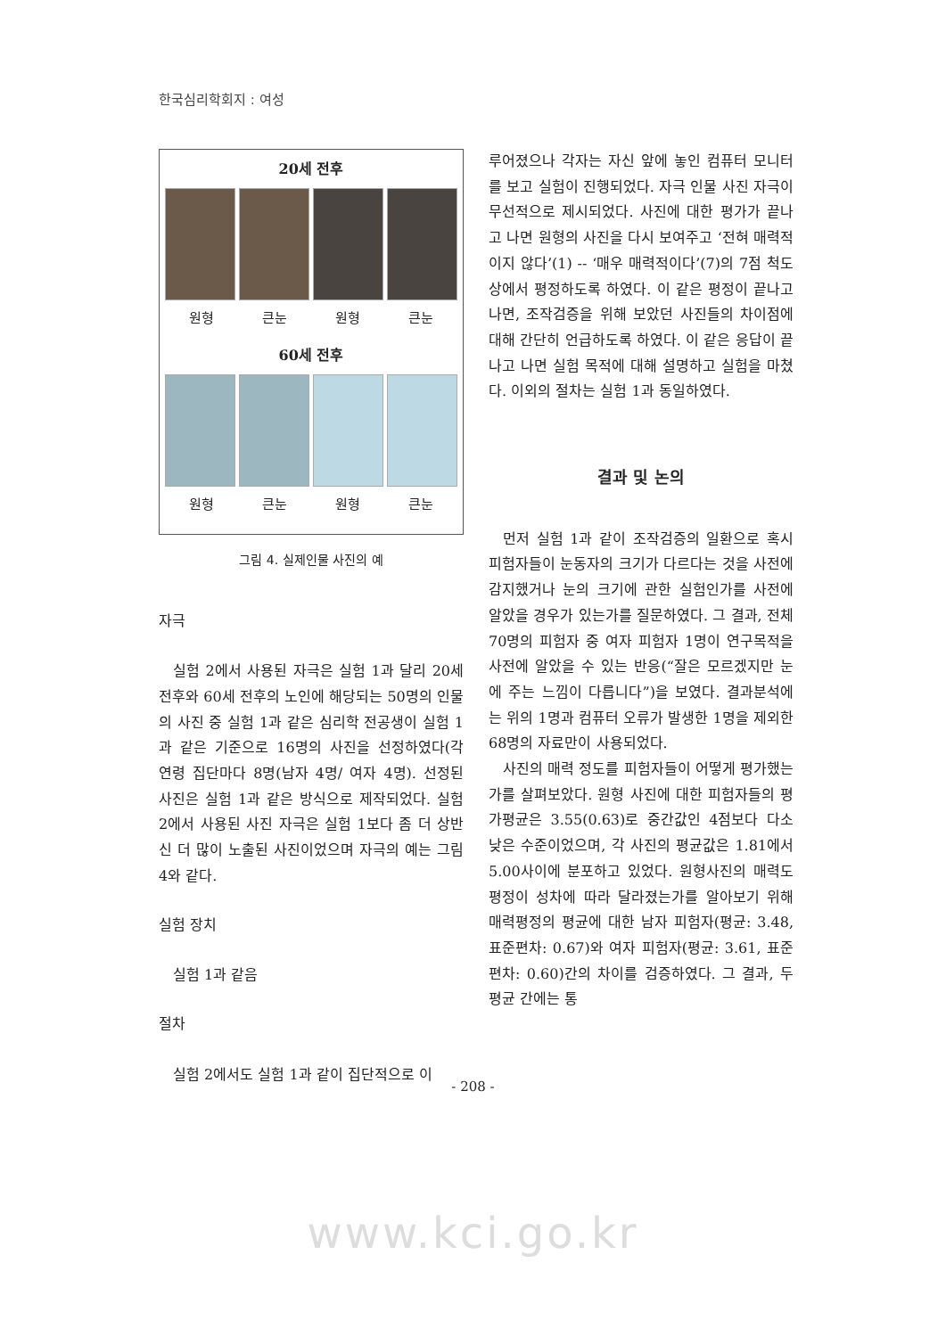한국심리학회지 : 여성
20세 전후
원형 큰눈 원형 큰눈
60세 전후
원형 큰눈 원형 큰눈
그림 4. 실제인물 사진의 예
자극
실험 2에서 사용된 자극은 실험 1과 달리 20세 전후와 60세 전후의 노인에 해당되는 50명의 인물의 사진 중 실험 1과 같은 심리학 전공생이 실험 1과 같은 기준으로 16명의 사진을 선정하였다(각 연령 집단마다 8명(남자 4명/ 여자 4명). 선정된 사진은 실험 1과 같은 방식으로 제작되었다. 실험 2에서 사용된 사진 자극은 실험 1보다 좀 더 상반신 더 많이 노출된 사진이었으며 자극의 예는 그림 4와 같다.
실험 장치
실험 1과 같음
절차
실험 2에서도 실험 1과 같이 집단적으로 이
루어졌으나 각자는 자신 앞에 놓인 컴퓨터 모니터를 보고 실험이 진행되었다. 자극 인물 사진 자극이 무선적으로 제시되었다. 사진에 대한 평가가 끝나고 나면 원형의 사진을 다시 보여주고 ‘전혀 매력적이지 않다’(1) -- ‘매우 매력적이다’(7)의 7점 척도 상에서 평정하도록 하였다. 이 같은 평정이 끝나고 나면, 조작검증을 위해 보았던 사진들의 차이점에 대해 간단히 언급하도록 하였다. 이 같은 응답이 끝나고 나면 실험 목적에 대해 설명하고 실험을 마쳤다. 이외의 절차는 실험 1과 동일하였다.
결과 및 논의
먼저 실험 1과 같이 조작검증의 일환으로 혹시 피험자들이 눈동자의 크기가 다르다는 것을 사전에 감지했거나 눈의 크기에 관한 실험인가를 사전에 알았을 경우가 있는가를 질문하였다. 그 결과, 전체 70명의 피험자 중 여자 피험자 1명이 연구목적을 사전에 알았을 수 있는 반응(“잘은 모르겠지만 눈에 주는 느낌이 다릅니다”)을 보였다. 결과분석에는 위의 1명과 컴퓨터 오류가 발생한 1명을 제외한 68명의 자료만이 사용되었다.
사진의 매력 정도를 피험자들이 어떻게 평가했는가를 살펴보았다. 원형 사진에 대한 피험자들의 평가평균은 3.55(0.63)로 중간값인 4점보다 다소 낮은 수준이었으며, 각 사진의 평균값은 1.81에서 5.00사이에 분포하고 있었다. 원형사진의 매력도 평정이 성차에 따라 달라졌는가를 알아보기 위해 매력평정의 평균에 대한 남자 피험자(평균: 3.48, 표준편차: 0.67)와 여자 피험자(평균: 3.61, 표준편차: 0.60)간의 차이를 검증하였다. 그 결과, 두 평균 간에는 통
- 208 -
www.kci.go.kr